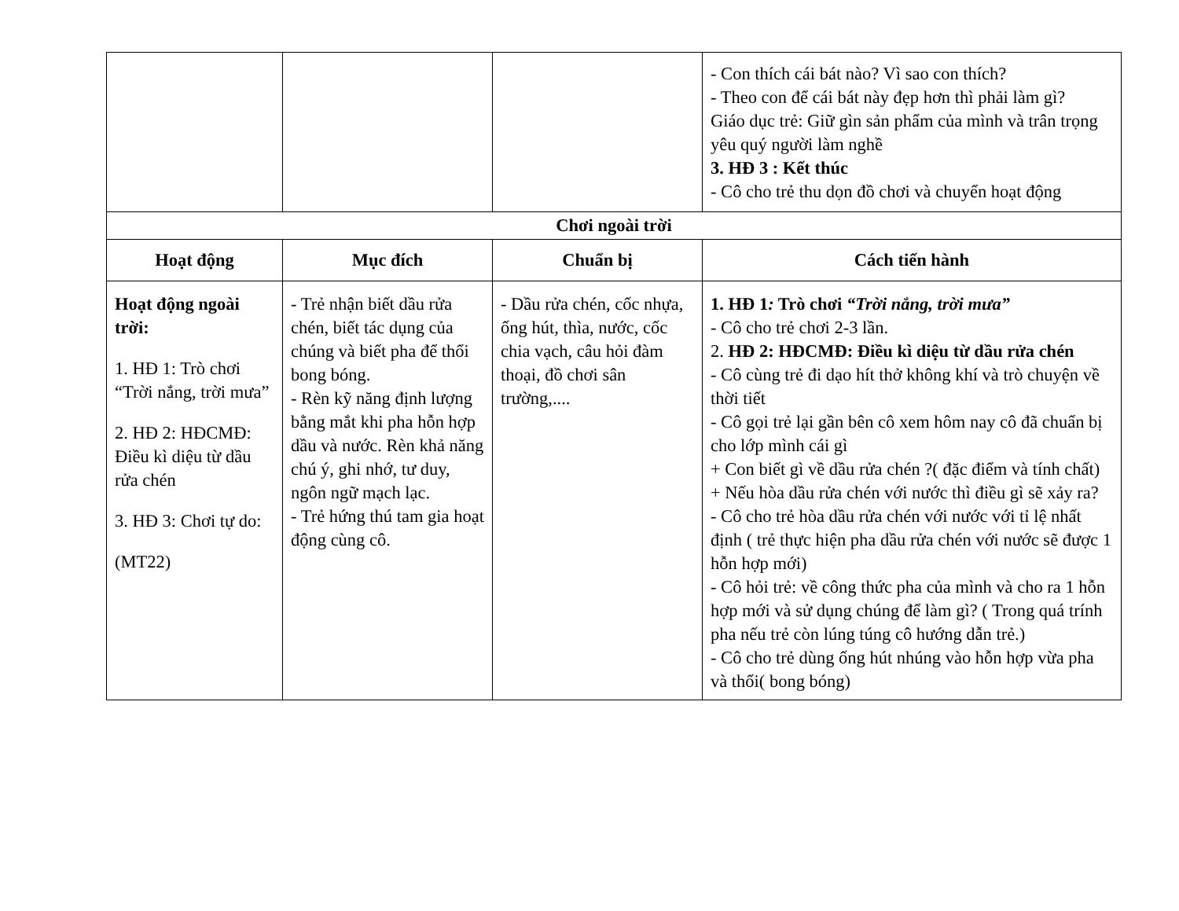| | | | - Con thích cái bát nào? Vì sao con thích? - Theo con để cái bát này đẹp hơn thì phải làm gì? Giáo dục trẻ: Giữ gìn sản phẩm của mình và trân trọng yêu quý người làm nghề 3. HĐ 3 : Kết thúc - Cô cho trẻ thu dọn đồ chơi và chuyển hoạt động |
| Chơi ngoài trời | | | |
| Hoạt động | Mục đích | Chuẩn bị | Cách tiến hành |
| Hoạt động ngoài trời: 1. HĐ 1: Trò chơi “Trời nắng, trời mưa” 2. HĐ 2: HĐCMĐ: Điều kì diệu từ dầu rửa chén 3. HĐ 3: Chơi tự do: (MT22) | - Trẻ nhận biết dầu rửa chén, biết tác dụng của chúng và biết pha để thổi bong bóng. - Rèn kỹ năng định lượng bằng mắt khi pha hỗn hợp dầu và nước. Rèn khả năng chú ý, ghi nhớ, tư duy, ngôn ngữ mạch lạc. - Trẻ hứng thú tam gia hoạt động cùng cô. | - Dầu rửa chén, cốc nhựa, ống hút, thìa, nước, cốc chia vạch, câu hỏi đàm thoại, đồ chơi sân trường,.... | 1. HĐ 1 : Trò chơi “Trời nắng, trời mưa” - Cô cho trẻ chơi 2-3 lần. 2. HĐ 2: HĐCMĐ: Điều kì diệu từ dầu rửa chén - Cô cùng trẻ đi dạo hít thở không khí và trò chuyện về thời tiết - Cô gọi trẻ lại gần bên cô xem hôm nay cô đã chuẩn bị cho lớp mình cái gì + Con biết gì về dầu rửa chén ?( đặc điểm và tính chất) + Nếu hòa dầu rửa chén với nước thì điều gì sẽ xảy ra? - Cô cho trẻ hòa dầu rửa chén với nước với tỉ lệ nhất định ( trẻ thực hiện pha dầu rửa chén với nước sẽ được 1 hỗn hợp mới) - Cô hỏi trẻ: về công thức pha của mình và cho ra 1 hỗn hợp mới và sử dụng chúng để làm gì? ( Trong quá trính pha nếu trẻ còn lúng túng cô hướng dẫn trẻ.) - Cô cho trẻ dùng ống hút nhúng vào hỗn hợp vừa pha và thổi( bong bóng) |